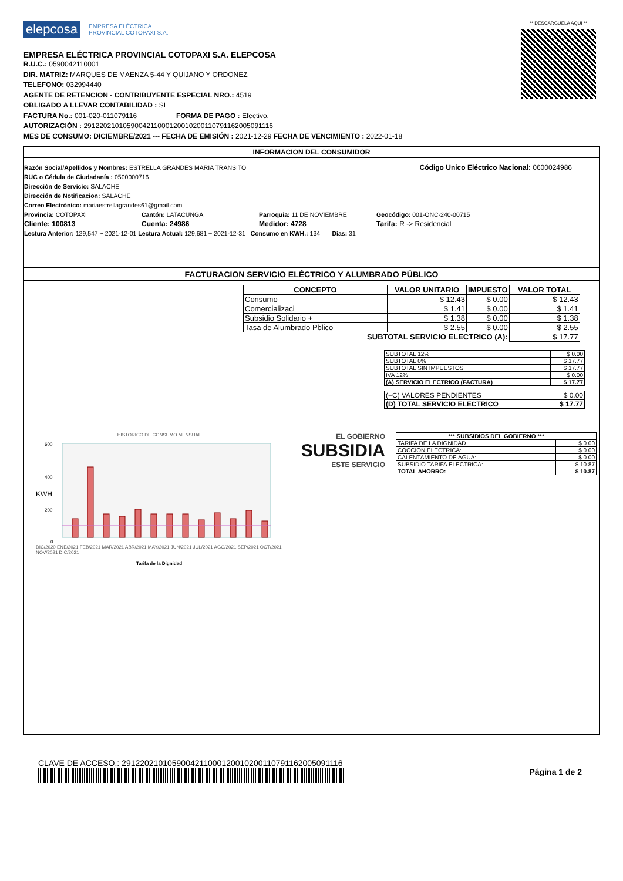elepcosa EMPRESA ELÉCTRICA
PROVINCIAL COTOPAXI S.A.
EMPRESA ELÉCTRICA PROVINCIAL COTOPAXI S.A. ELEPCOSA
R.U.C.: 0590042110001
DIR. MATRIZ: MARQUES DE MAENZA 5-44 Y QUIJANO Y ORDONEZ
TELEFONO: 032994440
AGENTE DE RETENCION - CONTRIBUYENTE ESPECIAL NRO.: 4519
OBLIGADO A LLEVAR CONTABILIDAD : SI
FACTURA No.: 001-020-011079116 FORMA DE PAGO : Efectivo.
AUTORIZACIÓN : 2912202101059004211000120010200110791162005091116
MES DE CONSUMO: DICIEMBRE/2021 --- FECHA DE EMISIÓN : 2021-12-29 FECHA DE VENCIMIENTO : 2022-01-18
** DESCARGUELA AQUI **
INFORMACION DEL CONSUMIDOR
Razón Social/Apellidos y Nombres: ESTRELLA GRANDES MARIA TRANSITO Código Unico Eléctrico Nacional: 0600024986
RUC o Cédula de Ciudadanía : 0500000716
Dirección de Servicio: SALACHE
Dirección de Notificacion: SALACHE
Correo Electrónico: mariaestrellagrandes61@gmail.com
Provincia: COTOPAXI Cantón: LATACUNGA Parroquia: 11 DE NOVIEMBRE Geocódigo: 001-ONC-240-00715
Cliente: 100813 Cuenta: 24986 Medidor: 4728 Tarifa: R -> Residencial
Lectura Anterior: 129,547 ~ 2021-12-01 Lectura Actual: 129,681 ~ 2021-12-31 Consumo en KWH.: 134 Días: 31
FACTURACION SERVICIO ELÉCTRICO Y ALUMBRADO PÚBLICO
| CONCEPTO | VALOR UNITARIO | IMPUESTO | VALOR TOTAL |
| --- | --- | --- | --- |
| Consumo | $ 12.43 | $ 0.00 | $ 12.43 |
| Comercializaci | $ 1.41 | $ 0.00 | $ 1.41 |
| Subsidio Solidario + | $ 1.38 | $ 0.00 | $ 1.38 |
| Tasa de Alumbrado Pblico | $ 2.55 | $ 0.00 | $ 2.55 |
| SUBTOTAL SERVICIO ELECTRICO (A): | | | $ 17.77 |
| SUBTOTAL 12% | $ 0.00 |
| SUBTOTAL 0% | $ 17.77 |
| SUBTOTAL SIN IMPUESTOS | $ 17.77 |
| IVA 12% | $ 0.00 |
| (A) SERVICIO ELECTRICO (FACTURA) | $ 17.77 |
| (+C) VALORES PENDIENTES | $ 0.00 |
| (D) TOTAL SERVICIO ELECTRICO | $ 17.77 |
HISTORICO DE CONSUMO MENSUAL
KWH
600
400
200
0
DIC/2020 ENE/2021 FEB/2021 MAR/2021 ABR/2021 MAY/2021 JUN/2021 JUL/2021 AGO/2021 SEP/2021 OCT/2021 NOV/2021 DIC/2021
Tarifa de la Dignidad
EL GOBIERNO
SUBSIDIA
ESTE SERVICIO
| *** SUBSIDIOS DEL GOBIERNO *** | |
| --- | --- |
| TARIFA DE LA DIGNIDAD | $ 0.00 |
| COCCION ELECTRICA: | $ 0.00 |
| CALENTAMIENTO DE AGUA: | $ 0.00 |
| SUBSIDIO TARIFA ELECTRICA: | $ 10.87 |
| TOTAL AHORRO: | $ 10.87 |
CLAVE DE ACCESO.: 2912202101059004211000120010200110791162005091116
Página 1 de 2